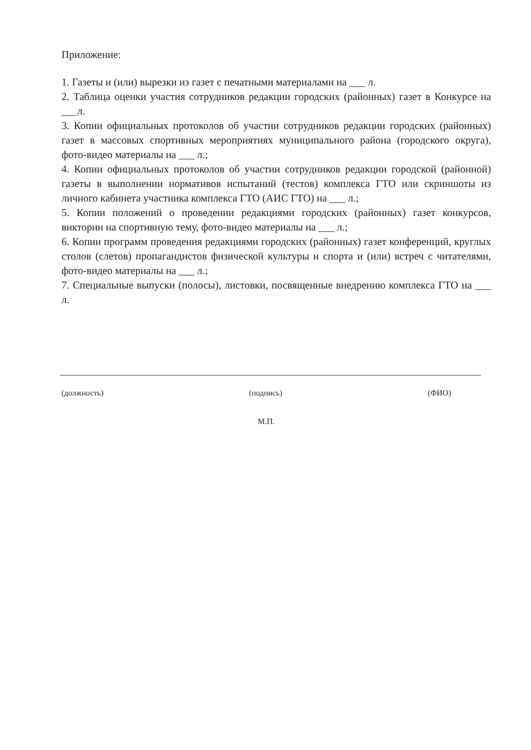Приложение:
1. Газеты и (или) вырезки из газет с печатными материалами на ___ л.
2. Таблица оценки участия сотрудников редакции городских (районных) газет в Конкурсе на ___л.
3. Копии официальных протоколов об участии сотрудников редакции городских (районных) газет в массовых спортивных мероприятиях муниципального района (городского округа), фото-видео материалы на ___ л.;
4. Копии официальных протоколов об участии сотрудников редакции городской (районной) газеты в выполнении нормативов испытаний (тестов) комплекса ГТО или скриншоты из личного кабинета участника комплекса ГТО (АИС ГТО) на ___ л.;
5. Копии положений о проведении редакциями городских (районных) газет конкурсов, викторин на спортивную тему, фото-видео материалы на ___ л.;
6. Копии программ проведения редакциями городских (районных) газет конференций, круглых столов (слетов) пропагандистов физической культуры и спорта и (или) встреч с читателями, фото-видео материалы на ___ л.;
7. Специальные выпуски (полосы), листовки, посвященные внедрению комплекса ГТО на ___ л.
(должность) (подпись) (ФИО)
М.П.